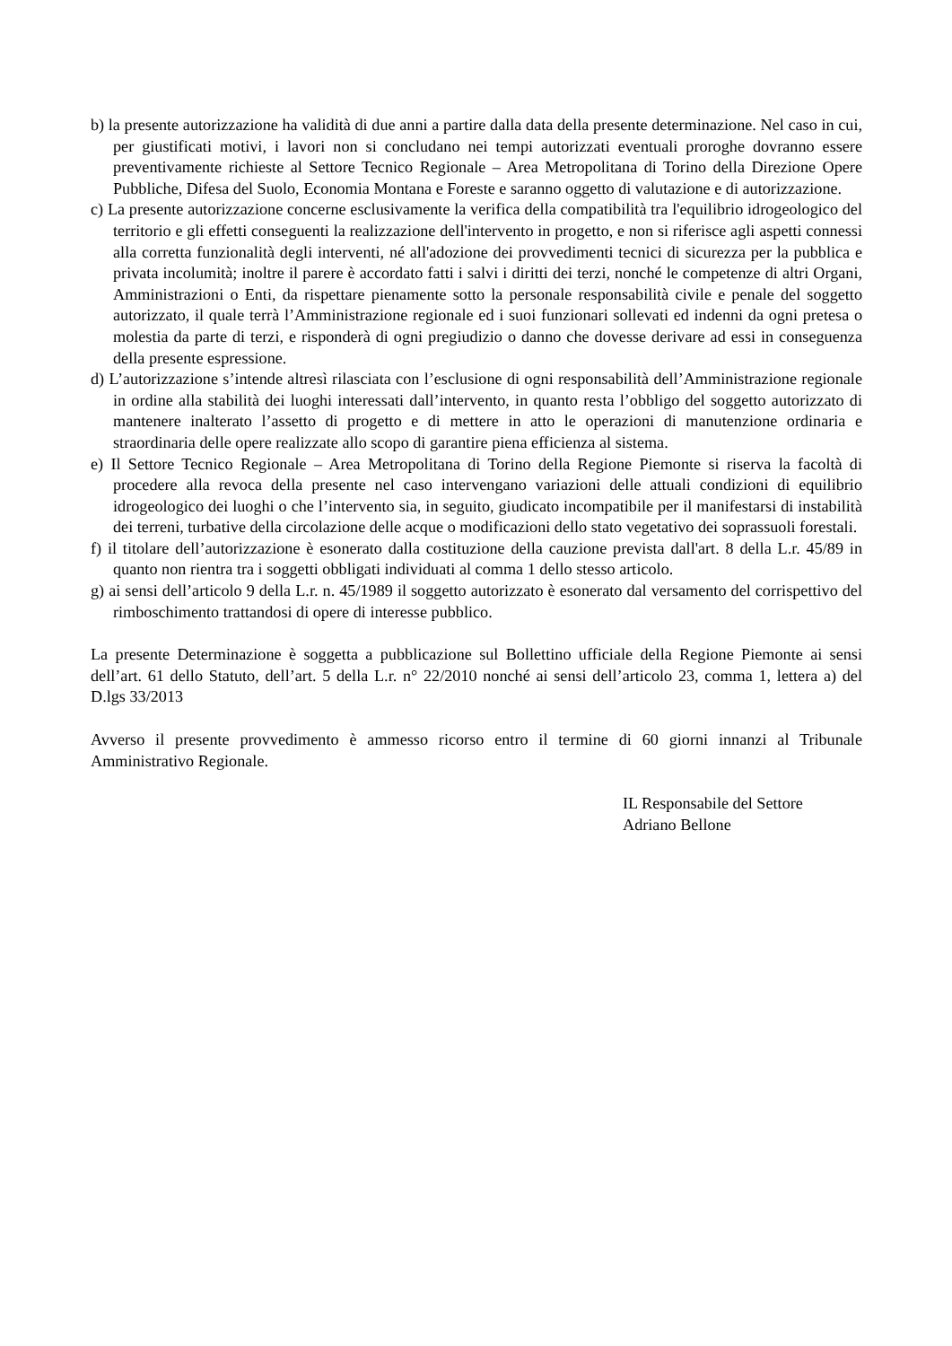b) la presente autorizzazione ha validità di due anni a partire dalla data della presente determinazione. Nel caso in cui, per giustificati motivi, i lavori non si concludano nei tempi autorizzati eventuali proroghe dovranno essere preventivamente richieste al Settore Tecnico Regionale – Area Metropolitana di Torino della Direzione Opere Pubbliche, Difesa del Suolo, Economia Montana e Foreste e saranno oggetto di valutazione e di autorizzazione.
c) La presente autorizzazione concerne esclusivamente la verifica della compatibilità tra l'equilibrio idrogeologico del territorio e gli effetti conseguenti la realizzazione dell'intervento in progetto, e non si riferisce agli aspetti connessi alla corretta funzionalità degli interventi, né all'adozione dei provvedimenti tecnici di sicurezza per la pubblica e privata incolumità; inoltre il parere è accordato fatti i salvi i diritti dei terzi, nonché le competenze di altri Organi, Amministrazioni o Enti, da rispettare pienamente sotto la personale responsabilità civile e penale del soggetto autorizzato, il quale terrà l’Amministrazione regionale ed i suoi funzionari sollevati ed indenni da ogni pretesa o molestia da parte di terzi, e risponderà di ogni pregiudizio o danno che dovesse derivare ad essi in conseguenza della presente espressione.
d) L’autorizzazione s’intende altresì rilasciata con l’esclusione di ogni responsabilità dell’Amministrazione regionale in ordine alla stabilità dei luoghi interessati dall’intervento, in quanto resta l’obbligo del soggetto autorizzato di mantenere inalterato l’assetto di progetto e di mettere in atto le operazioni di manutenzione ordinaria e straordinaria delle opere realizzate allo scopo di garantire piena efficienza al sistema.
e) Il Settore Tecnico Regionale – Area Metropolitana di Torino della Regione Piemonte si riserva la facoltà di procedere alla revoca della presente nel caso intervengano variazioni delle attuali condizioni di equilibrio idrogeologico dei luoghi o che l’intervento sia, in seguito, giudicato incompatibile per il manifestarsi di instabilità dei terreni, turbative della circolazione delle acque o modificazioni dello stato vegetativo dei soprassuoli forestali.
f) il titolare dell’autorizzazione è esonerato dalla costituzione della cauzione prevista dall'art. 8 della L.r. 45/89 in quanto non rientra tra i soggetti obbligati individuati al comma 1 dello stesso articolo.
g) ai sensi dell’articolo 9 della L.r. n. 45/1989 il soggetto autorizzato è esonerato dal versamento del corrispettivo del rimboschimento trattandosi di opere di interesse pubblico.
La presente Determinazione è soggetta a pubblicazione sul Bollettino ufficiale della Regione Piemonte ai sensi dell’art. 61 dello Statuto, dell’art. 5 della L.r. n° 22/2010 nonché ai sensi dell’articolo 23, comma 1, lettera a) del D.lgs 33/2013
Avverso il presente provvedimento è ammesso ricorso entro il termine di 60 giorni innanzi al Tribunale Amministrativo Regionale.
IL Responsabile del Settore
Adriano Bellone